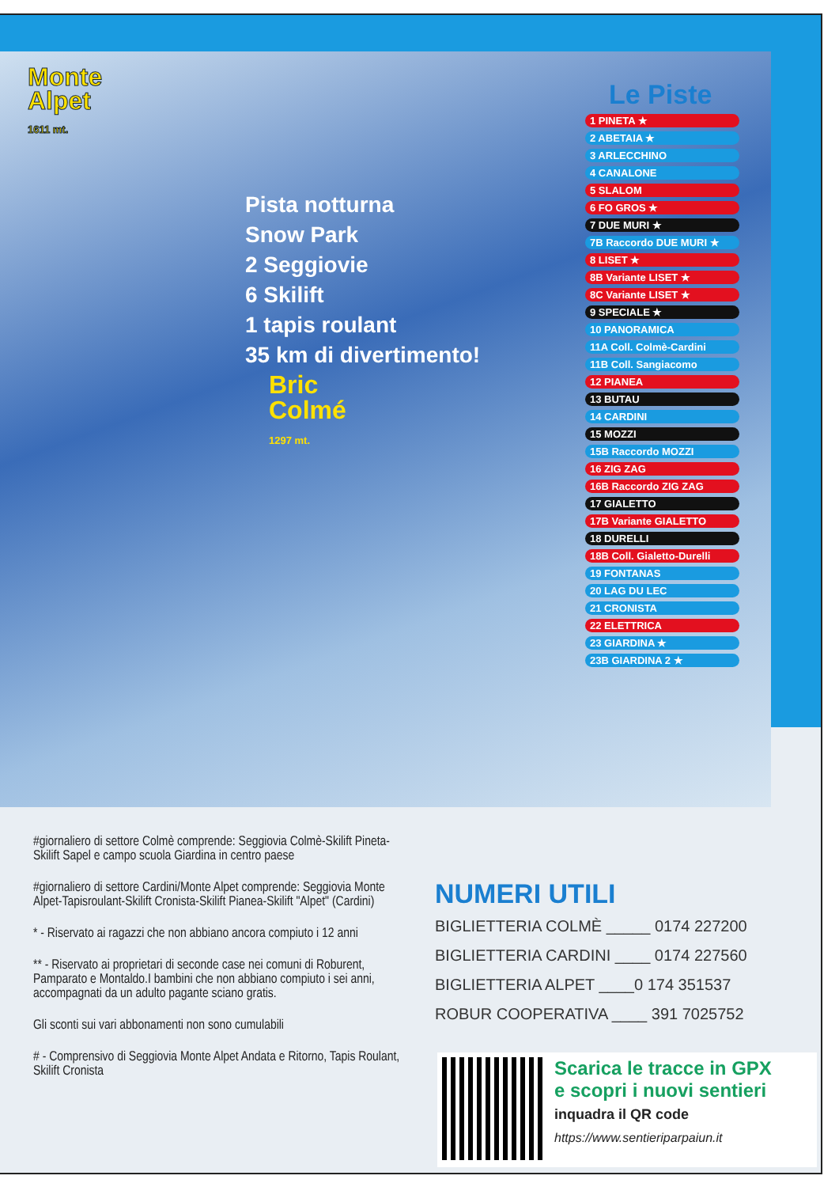Monte
Alpet
1611 mt.
Pista notturna
Snow Park
2 Seggiovie
6 Skilift
1 tapis roulant
35 km di divertimento!
Bric
Colmé
1297 mt.
Le Piste
1 PINETA ★
2 ABETAIA ★
3 ARLECCHINO
4 CANALONE
5 SLALOM
6 FO GROS ★
7 DUE MURI ★
7B Raccordo DUE MURI ★
8 LISET ★
8B Variante LISET ★
8C Variante LISET ★
9 SPECIALE ★
10 PANORAMICA
11A Coll. Colmè-Cardini
11B Coll. Sangiacomo
12 PIANEA
13 BUTAU
14 CARDINI
15 MOZZI
15B Raccordo MOZZI
16 ZIG ZAG
16B Raccordo ZIG ZAG
17 GIALETTO
17B Variante GIALETTO
18 DURELLI
18B Coll. Gialetto-Durelli
19 FONTANAS
20 LAG DU LEC
21 CRONISTA
22 ELETTRICA
23 GIARDINA ★
23B GIARDINA 2 ★
#giornaliero di settore Colmè comprende: Seggiovia Colmè-Skilift Pineta-Skilift Sapel e campo scuola Giardina in centro paese
#giornaliero di settore Cardini/Monte Alpet comprende: Seggiovia Monte Alpet-Tapisroulant-Skilift Cronista-Skilift Pianea-Skilift "Alpet" (Cardini)
* - Riservato ai ragazzi che non abbiano ancora compiuto i 12 anni
** - Riservato ai proprietari di seconde case nei comuni di Roburent, Pamparato e Montaldo.I bambini che non abbiano compiuto i sei anni, accompagnati da un adulto pagante sciano gratis.
Gli sconti sui vari abbonamenti non sono cumulabili
# - Comprensivo di Seggiovia Monte Alpet Andata e Ritorno, Tapis Roulant, Skilift Cronista
NUMERI UTILI
BIGLIETTERIA COLMÈ _____ 0174 227200
BIGLIETTERIA CARDINI ____ 0174 227560
BIGLIETTERIA ALPET ____0 174 351537
ROBUR COOPERATIVA ____ 391 7025752
Scarica le tracce in GPX
e scopri i nuovi sentieri
inquadra il QR code
https://www.sentieriparpaiun.it